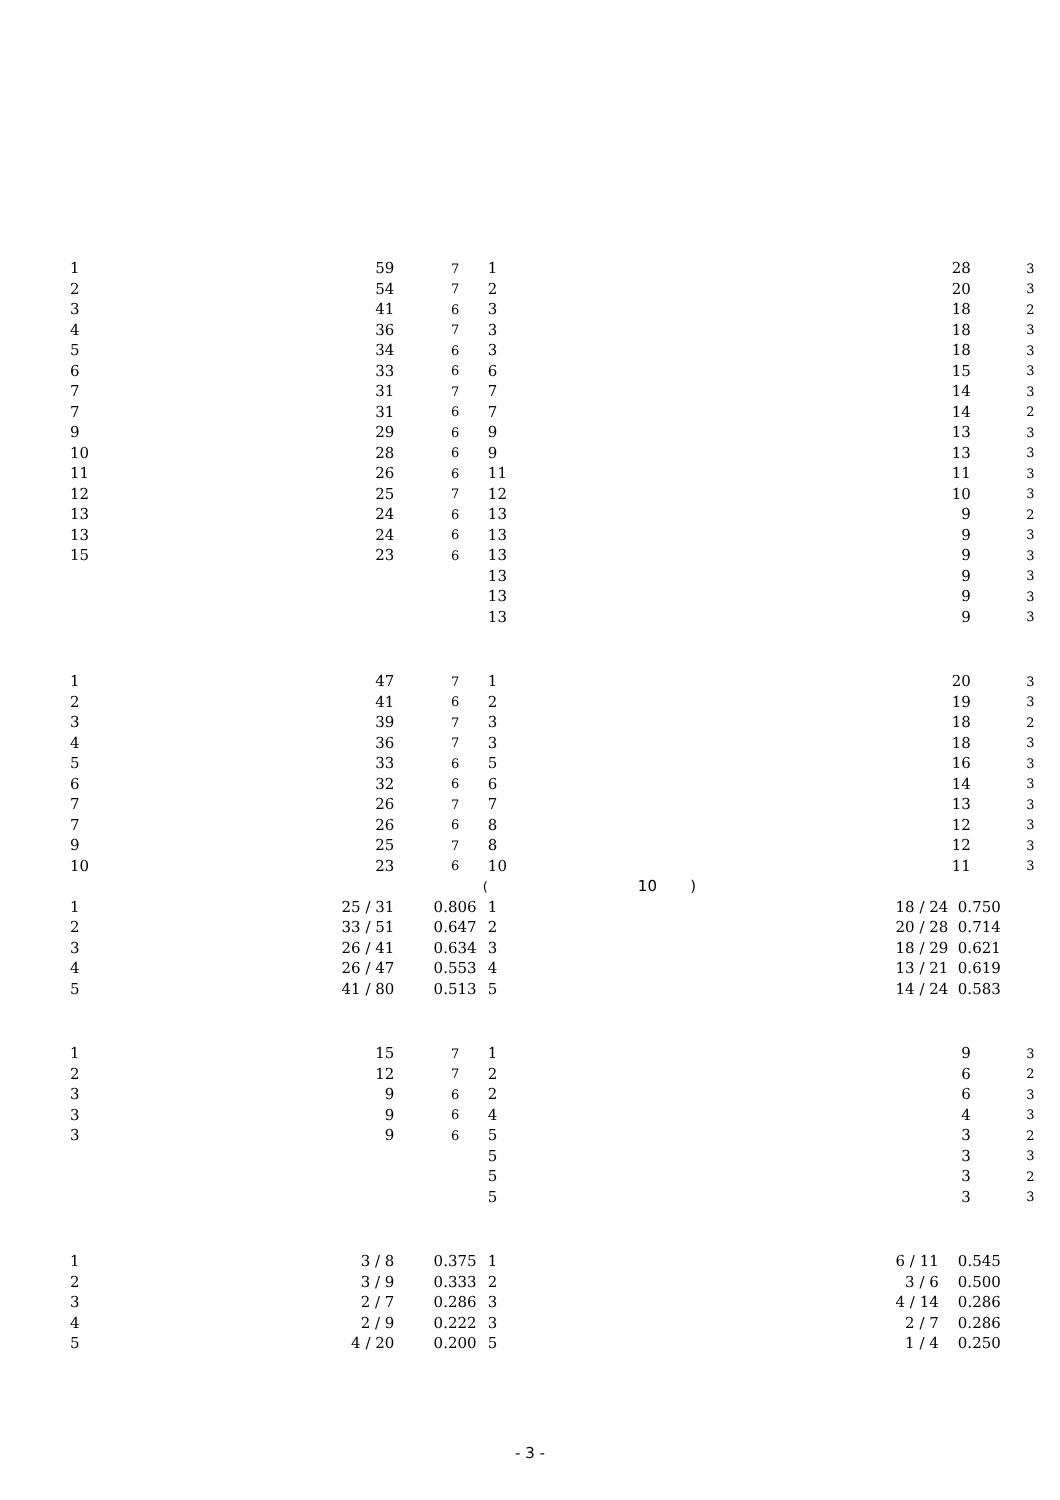| 1 | 59 | 7 | 1 | 28 | 3 |
| 2 | 54 | 7 | 2 | 20 | 3 |
| 3 | 41 | 6 | 3 | 18 | 2 |
| 4 | 36 | 7 | 3 | 18 | 3 |
| 5 | 34 | 6 | 3 | 18 | 3 |
| 6 | 33 | 6 | 6 | 15 | 3 |
| 7 | 31 | 7 | 7 | 14 | 3 |
| 7 | 31 | 6 | 7 | 14 | 2 |
| 9 | 29 | 6 | 9 | 13 | 3 |
| 10 | 28 | 6 | 9 | 13 | 3 |
| 11 | 26 | 6 | 11 | 11 | 3 |
| 12 | 25 | 7 | 12 | 10 | 3 |
| 13 | 24 | 6 | 13 | 9 | 2 |
| 13 | 24 | 6 | 13 | 9 | 3 |
| 15 | 23 | 6 | 13 | 9 | 3 |
| | | | 13 | 9 | 3 |
| | | | 13 | 9 | 3 |
| | | | 13 | 9 | 3 |
| 1 | 47 | 7 | 1 | 20 | 3 |
| 2 | 41 | 6 | 2 | 19 | 3 |
| 3 | 39 | 7 | 3 | 18 | 2 |
| 4 | 36 | 7 | 3 | 18 | 3 |
| 5 | 33 | 6 | 5 | 16 | 3 |
| 6 | 32 | 6 | 6 | 14 | 3 |
| 7 | 26 | 7 | 7 | 13 | 3 |
| 7 | 26 | 6 | 8 | 12 | 3 |
| 9 | 25 | 7 | 8 | 12 | 3 |
| 10 | 23 | 6 | 10 | 11 | 3 |
| | | ( | 10 ) | | |
| 1 | 25 / 31 | 0.806 | 1 | 18 / 24 0.750 | |
| 2 | 33 / 51 | 0.647 | 2 | 20 / 28 0.714 | |
| 3 | 26 / 41 | 0.634 | 3 | 18 / 29 0.621 | |
| 4 | 26 / 47 | 0.553 | 4 | 13 / 21 0.619 | |
| 5 | 41 / 80 | 0.513 | 5 | 14 / 24 0.583 | |
| 1 | 15 | 7 | 1 | 9 | 3 |
| 2 | 12 | 7 | 2 | 6 | 2 |
| 3 | 9 | 6 | 2 | 6 | 3 |
| 3 | 9 | 6 | 4 | 4 | 3 |
| 3 | 9 | 6 | 5 | 3 | 2 |
| | | | 5 | 3 | 3 |
| | | | 5 | 3 | 2 |
| | | | 5 | 3 | 3 |
| 1 | 3 / 8 | 0.375 | 1 | 6 / 11 0.545 | |
| 2 | 3 / 9 | 0.333 | 2 | 3 / 6 0.500 | |
| 3 | 2 / 7 | 0.286 | 3 | 4 / 14 0.286 | |
| 4 | 2 / 9 | 0.222 | 3 | 2 / 7 0.286 | |
| 5 | 4 / 20 | 0.200 | 5 | 1 / 4 0.250 | |
- 3 -